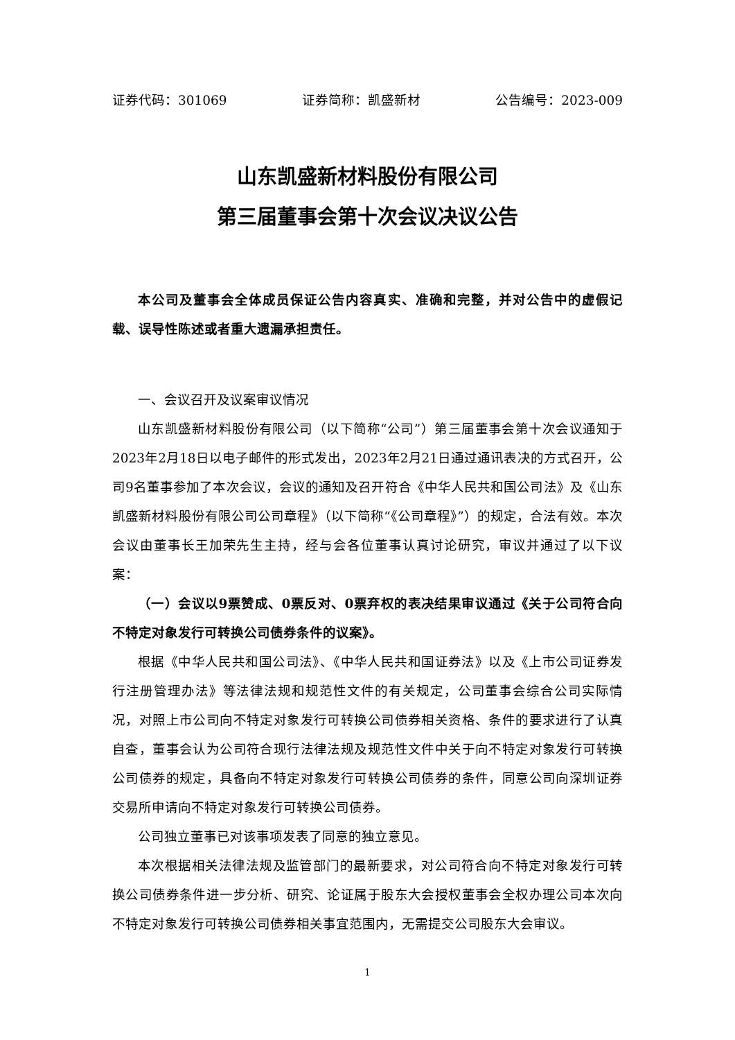证券代码：301069 证券简称：凯盛新材 公告编号：2023-009
山东凯盛新材料股份有限公司
第三届董事会第十次会议决议公告
本公司及董事会全体成员保证公告内容真实、准确和完整，并对公告中的虚假记载、误导性陈述或者重大遗漏承担责任。
一、会议召开及议案审议情况
山东凯盛新材料股份有限公司（以下简称“公司”）第三届董事会第十次会议通知于2023年2月18日以电子邮件的形式发出，2023年2月21日通过通讯表决的方式召开，公司9名董事参加了本次会议，会议的通知及召开符合《中华人民共和国公司法》及《山东凯盛新材料股份有限公司公司章程》（以下简称“《公司章程》”）的规定，合法有效。本次会议由董事长王加荣先生主持，经与会各位董事认真讨论研究，审议并通过了以下议案：
（一）会议以9票赞成、0票反对、0票弃权的表决结果审议通过《关于公司符合向不特定对象发行可转换公司债券条件的议案》。
根据《中华人民共和国公司法》、《中华人民共和国证券法》以及《上市公司证券发行注册管理办法》等法律法规和规范性文件的有关规定，公司董事会综合公司实际情况，对照上市公司向不特定对象发行可转换公司债券相关资格、条件的要求进行了认真自查，董事会认为公司符合现行法律法规及规范性文件中关于向不特定对象发行可转换公司债券的规定，具备向不特定对象发行可转换公司债券的条件，同意公司向深圳证券交易所申请向不特定对象发行可转换公司债券。
公司独立董事已对该事项发表了同意的独立意见。
本次根据相关法律法规及监管部门的最新要求，对公司符合向不特定对象发行可转换公司债券条件进一步分析、研究、论证属于股东大会授权董事会全权办理公司本次向不特定对象发行可转换公司债券相关事宜范围内，无需提交公司股东大会审议。
1